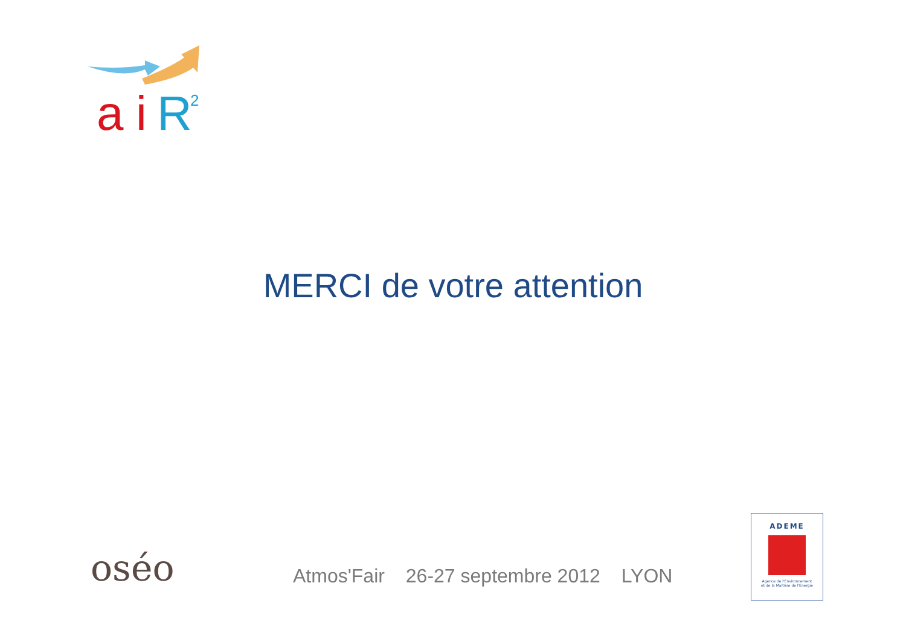a
i
R
2
MERCI de votre attention
oséo
Atmos'Fair 26-27 septembre 2012 LYON
ADEME
Agence de l'Environnement
et de la Maîtrise de l'Energie